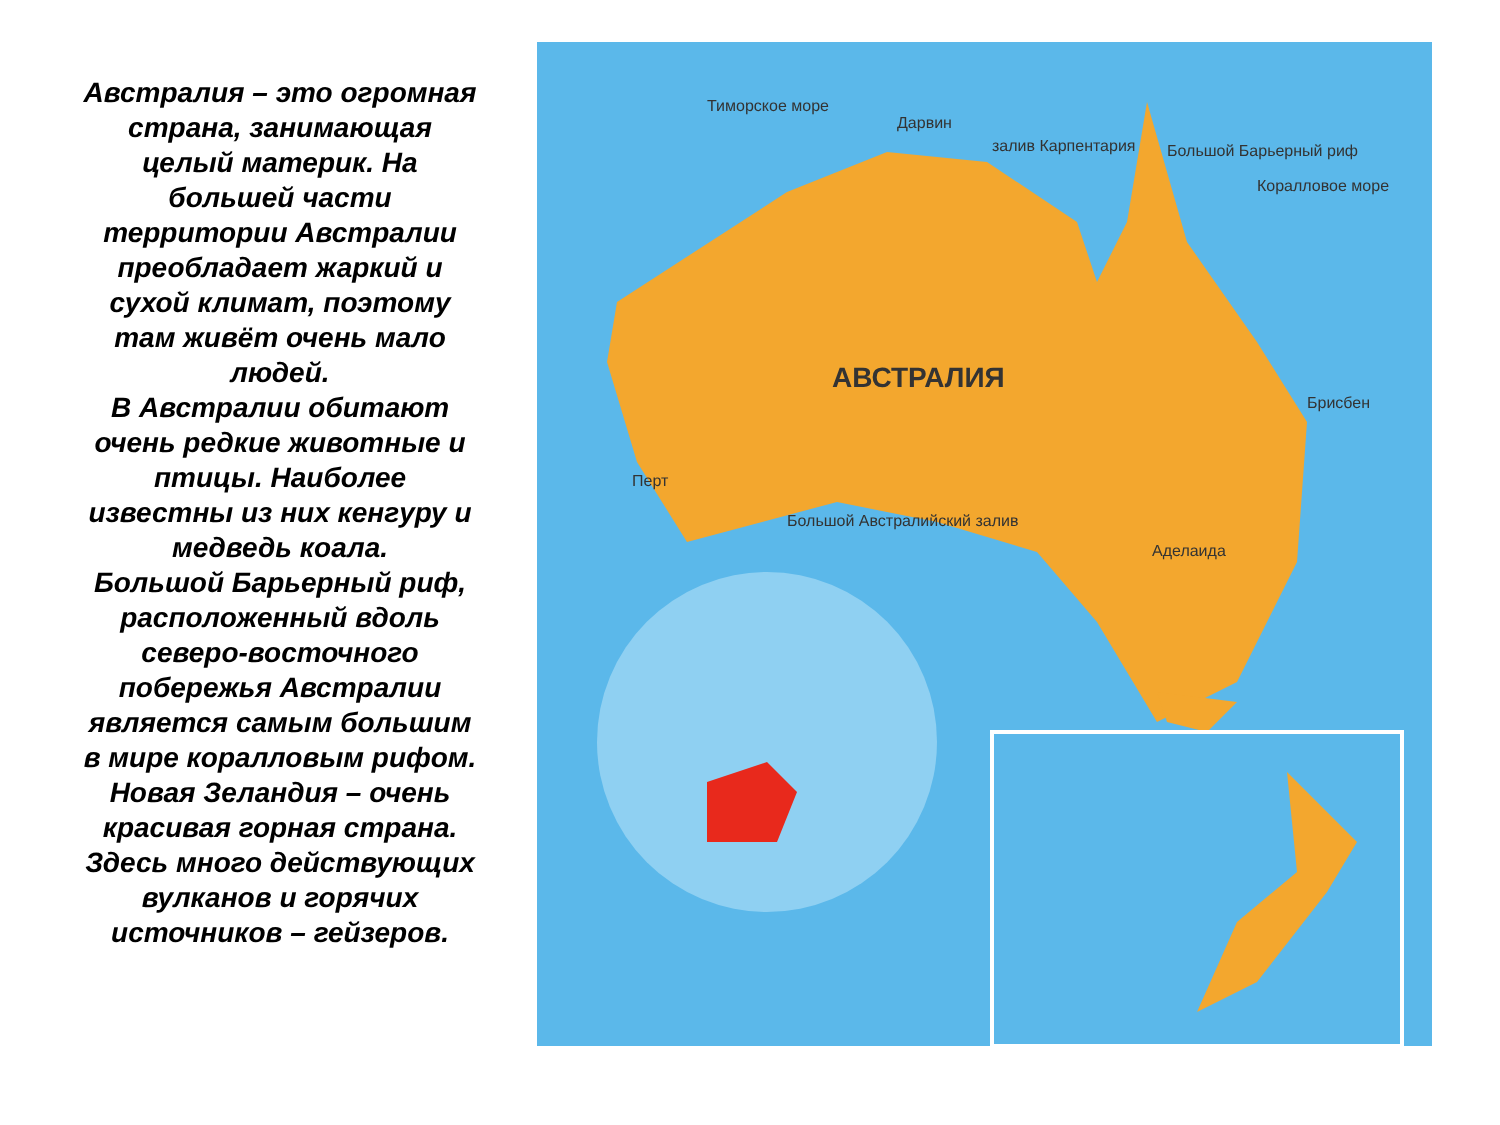Австралия – это огромная страна, занимающая целый материк. На большей части территории Австралии преобладает жаркий и сухой климат, поэтому там живёт очень мало людей.
В Австралии обитают очень редкие животные и птицы. Наиболее известны из них кенгуру и медведь коала.
Большой Барьерный риф, расположенный вдоль северо-восточного побережья Австралии является самым большим в мире коралловым рифом.
Новая Зеландия – очень красивая горная страна. Здесь много действующих вулканов и горячих источников – гейзеров.
Тиморское море
Дарвин
залив Карпентария
Коралловое море
Большой Барьерный риф
АВСТРАЛИЯ
Брисбен
Перт
Большой Австралийский залив
Аделаида